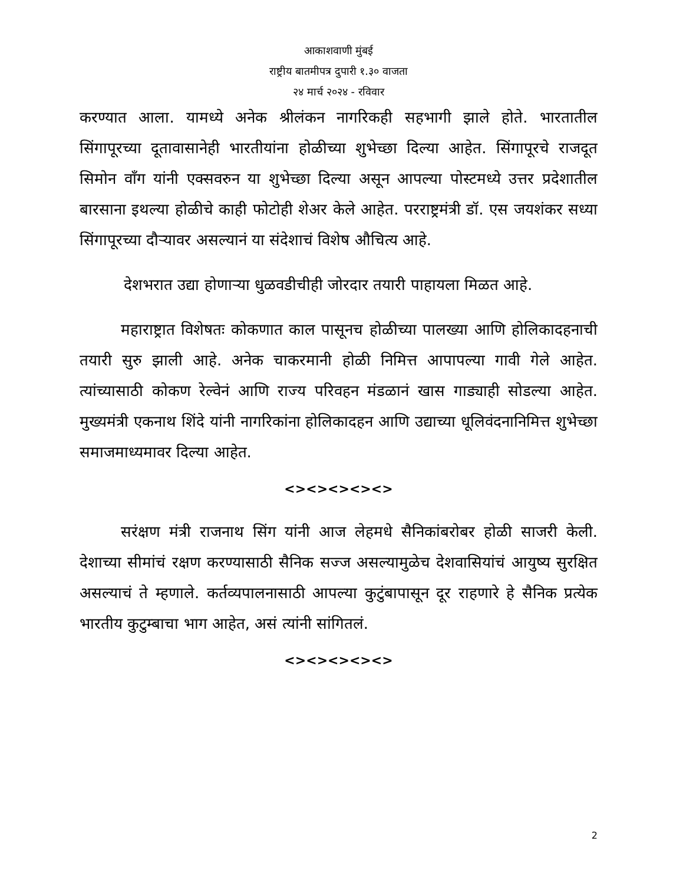आकाशवाणी मुंबई
राष्ट्रीय बातमीपत्र दुपारी १.३० वाजता
२४ मार्च २०२४ - रविवार
करण्यात आला. यामध्ये अनेक श्रीलंकन नागरिकही सहभागी झाले होते. भारतातील सिंगापूरच्या दूतावासानेही भारतीयांना होळीच्या शुभेच्छा दिल्या आहेत. सिंगापूरचे राजदूत सिमोन वाँग यांनी एक्सवरुन या शुभेच्छा दिल्या असून आपल्या पोस्टमध्ये उत्तर प्रदेशातील बारसाना इथल्या होळीचे काही फोटोही शेअर केले आहेत. परराष्ट्रमंत्री डॉ. एस जयशंकर सध्या सिंगापूरच्या दौऱ्यावर असल्यानं या संदेशाचं विशेष औचित्य आहे.
देशभरात उद्या होणाऱ्या धुळवडीचीही जोरदार तयारी पाहायला मिळत आहे.
महाराष्ट्रात विशेषतः कोकणात काल पासूनच होळीच्या पालख्या आणि होलिकादहनाची तयारी सुरु झाली आहे. अनेक चाकरमानी होळी निमित्त आपापल्या गावी गेले आहेत. त्यांच्यासाठी कोकण रेल्वेनं आणि राज्य परिवहन मंडळानं खास गाड्याही सोडल्या आहेत. मुख्यमंत्री एकनाथ शिंदे यांनी नागरिकांना होलिकादहन आणि उद्याच्या धूलिवंदनानिमित्त शुभेच्छा समाजमाध्यमावर दिल्या आहेत.
<><><><><>
सरंक्षण मंत्री राजनाथ सिंग यांनी आज लेहमधे सैनिकांबरोबर होळी साजरी केली. देशाच्या सीमांचं रक्षण करण्यासाठी सैनिक सज्ज असल्यामुळेच देशवासियांचं आयुष्य सुरक्षित असल्याचं ते म्हणाले. कर्तव्यपालनासाठी आपल्या कुटुंबापासून दूर राहणारे हे सैनिक प्रत्येक भारतीय कुटुम्बाचा भाग आहेत, असं त्यांनी सांगितलं.
<><><><><>
2